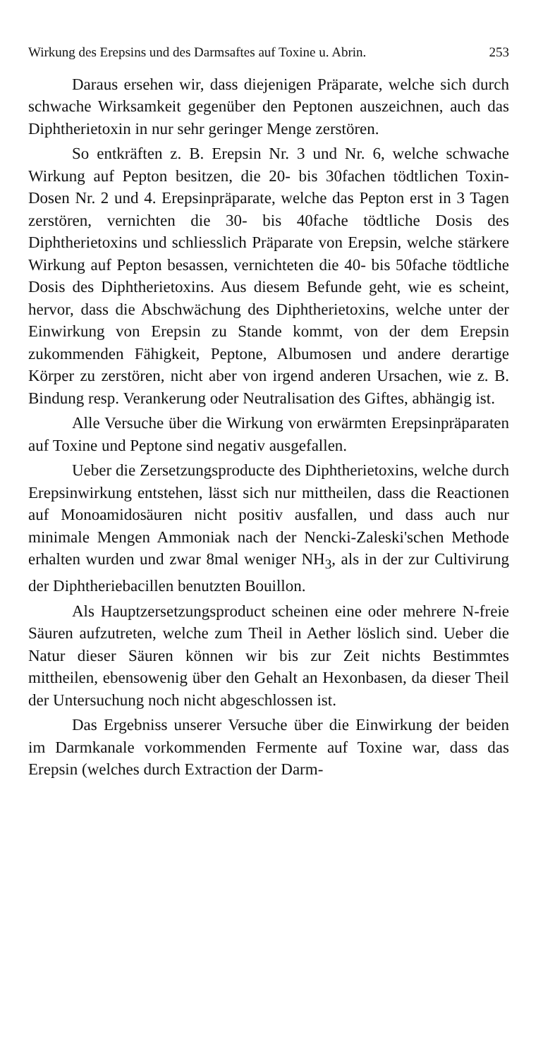Wirkung des Erepsins und des Darmsaftes auf Toxine u. Abrin. 253
Daraus ersehen wir, dass diejenigen Präparate, welche sich durch schwache Wirksamkeit gegenüber den Peptonen auszeichnen, auch das Diphtherietoxin in nur sehr geringer Menge zerstören.
So entkräften z. B. Erepsin Nr. 3 und Nr. 6, welche schwache Wirkung auf Pepton besitzen, die 20- bis 30fachen tödtlichen Toxin-Dosen Nr. 2 und 4. Erepsinpräparate, welche das Pepton erst in 3 Tagen zerstören, vernichten die 30- bis 40fache tödtliche Dosis des Diphtherietoxins und schliesslich Präparate von Erepsin, welche stärkere Wirkung auf Pepton besassen, vernichteten die 40- bis 50fache tödtliche Dosis des Diphtherietoxins. Aus diesem Befunde geht, wie es scheint, hervor, dass die Abschwächung des Diphtherietoxins, welche unter der Einwirkung von Erepsin zu Stande kommt, von der dem Erepsin zukommenden Fähigkeit, Peptone, Albumosen und andere derartige Körper zu zerstören, nicht aber von irgend anderen Ursachen, wie z. B. Bindung resp. Verankerung oder Neutralisation des Giftes, abhängig ist.
Alle Versuche über die Wirkung von erwärmten Erepsinpräparaten auf Toxine und Peptone sind negativ ausgefallen.
Ueber die Zersetzungsproducte des Diphtherietoxins, welche durch Erepsinwirkung entstehen, lässt sich nur mittheilen, dass die Reactionen auf Monoamidosäuren nicht positiv ausfallen, und dass auch nur minimale Mengen Ammoniak nach der Nencki-Zaleski'schen Methode erhalten wurden und zwar 8mal weniger NH<sub>3</sub>, als in der zur Cultivirung der Diphtheriebacillen benutzten Bouillon.
Als Hauptzersetzungsproduct scheinen eine oder mehrere N-freie Säuren aufzutreten, welche zum Theil in Aether löslich sind. Ueber die Natur dieser Säuren können wir bis zur Zeit nichts Bestimmtes mittheilen, ebensowenig über den Gehalt an Hexonbasen, da dieser Theil der Untersuchung noch nicht abgeschlossen ist.
Das Ergebniss unserer Versuche über die Einwirkung der beiden im Darmkanale vorkommenden Fermente auf Toxine war, dass das Erepsin (welches durch Extraction der Darm-